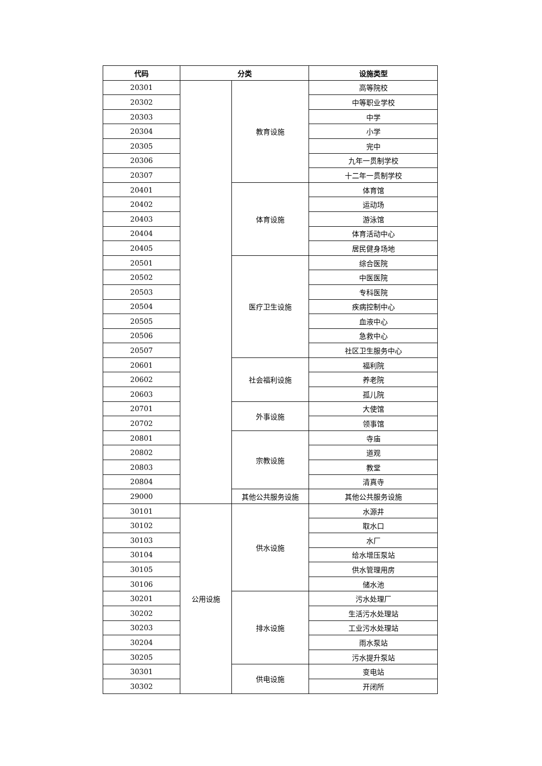| 代码 | 分类 | | 设施类型 |
| --- | --- | --- | --- |
| 20301 | | 教育设施 | 高等院校 |
| 20302 | | | 中等职业学校 |
| 20303 | | | 中学 |
| 20304 | | | 小学 |
| 20305 | | | 完中 |
| 20306 | | | 九年一贯制学校 |
| 20307 | | | 十二年一贯制学校 |
| 20401 | | 体育设施 | 体育馆 |
| 20402 | | | 运动场 |
| 20403 | | | 游泳馆 |
| 20404 | | | 体育活动中心 |
| 20405 | | | 居民健身场地 |
| 20501 | | 医疗卫生设施 | 综合医院 |
| 20502 | | | 中医医院 |
| 20503 | | | 专科医院 |
| 20504 | | | 疾病控制中心 |
| 20505 | | | 血液中心 |
| 20506 | | | 急救中心 |
| 20507 | | | 社区卫生服务中心 |
| 20601 | | 社会福利设施 | 福利院 |
| 20602 | | | 养老院 |
| 20603 | | | 孤儿院 |
| 20701 | | 外事设施 | 大使馆 |
| 20702 | | | 领事馆 |
| 20801 | | 宗教设施 | 寺庙 |
| 20802 | | | 道观 |
| 20803 | | | 教堂 |
| 20804 | | | 清真寺 |
| 29000 | | 其他公共服务设施 | 其他公共服务设施 |
| 30101 | 公用设施 | 供水设施 | 水源井 |
| 30102 | | | 取水口 |
| 30103 | | | 水厂 |
| 30104 | | | 给水增压泵站 |
| 30105 | | | 供水管理用房 |
| 30106 | | | 储水池 |
| 30201 | | 排水设施 | 污水处理厂 |
| 30202 | | | 生活污水处理站 |
| 30203 | | | 工业污水处理站 |
| 30204 | | | 雨水泵站 |
| 30205 | | | 污水提升泵站 |
| 30301 | | 供电设施 | 变电站 |
| 30302 | | | 开闭所 |